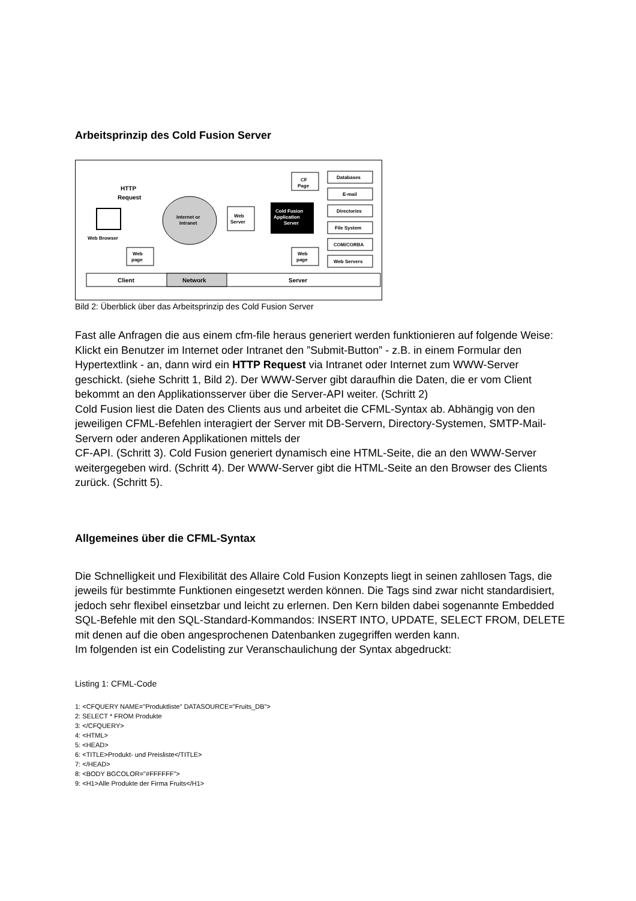Arbeitsprinzip des Cold Fusion Server
Web Browser
HTTP
Request
Internet or
Intranet
Web
Server
Cold Fusion
Application
Server
CF
Page
Web
page
Web
page
Databases
E-mail
Directories
File System
COM/CORBA
Web Servers
Client
Network
Server
Bild 2: Überblick über das Arbeitsprinzip des Cold Fusion Server
Fast alle Anfragen die aus einem cfm-file heraus generiert werden funktionieren auf folgende Weise: Klickt ein Benutzer im Internet oder Intranet den ”Submit-Button” - z.B. in einem Formular den Hypertextlink - an, dann wird ein HTTP Request via Intranet oder Internet zum WWW-Server geschickt. (siehe Schritt 1, Bild 2). Der WWW-Server gibt daraufhin die Daten, die er vom Client bekommt an den Applikationsserver über die Server-API weiter. (Schritt 2)
Cold Fusion liest die Daten des Clients aus und arbeitet die CFML-Syntax ab. Abhängig von den jeweiligen CFML-Befehlen interagiert der Server mit DB-Servern, Directory-Systemen, SMTP-Mail-Servern oder anderen Applikationen mittels der
CF-API. (Schritt 3). Cold Fusion generiert dynamisch eine HTML-Seite, die an den WWW-Server weitergegeben wird. (Schritt 4). Der WWW-Server gibt die HTML-Seite an den Browser des Clients zurück. (Schritt 5).
Allgemeines über die CFML-Syntax
Die Schnelligkeit und Flexibilität des Allaire Cold Fusion Konzepts liegt in seinen zahllosen Tags, die jeweils für bestimmte Funktionen eingesetzt werden können. Die Tags sind zwar nicht standardisiert, jedoch sehr flexibel einsetzbar und leicht zu erlernen. Den Kern bilden dabei sogenannte Embedded SQL-Befehle mit den SQL-Standard-Kommandos: INSERT INTO, UPDATE, SELECT FROM, DELETE
mit denen auf die oben angesprochenen Datenbanken zugegriffen werden kann.
Im folgenden ist ein Codelisting zur Veranschaulichung der Syntax abgedruckt:
Listing 1: CFML-Code
1: <CFQUERY NAME="Produktliste" DATASOURCE="Fruits_DB">
2: SELECT * FROM Produkte
3: </CFQUERY>
4: <HTML>
5: <HEAD>
6: <TITLE>Produkt- und Preisliste</TITLE>
7: </HEAD>
8: <BODY BGCOLOR="#FFFFFF">
9: <H1>Alle Produkte der Firma Fruits</H1>